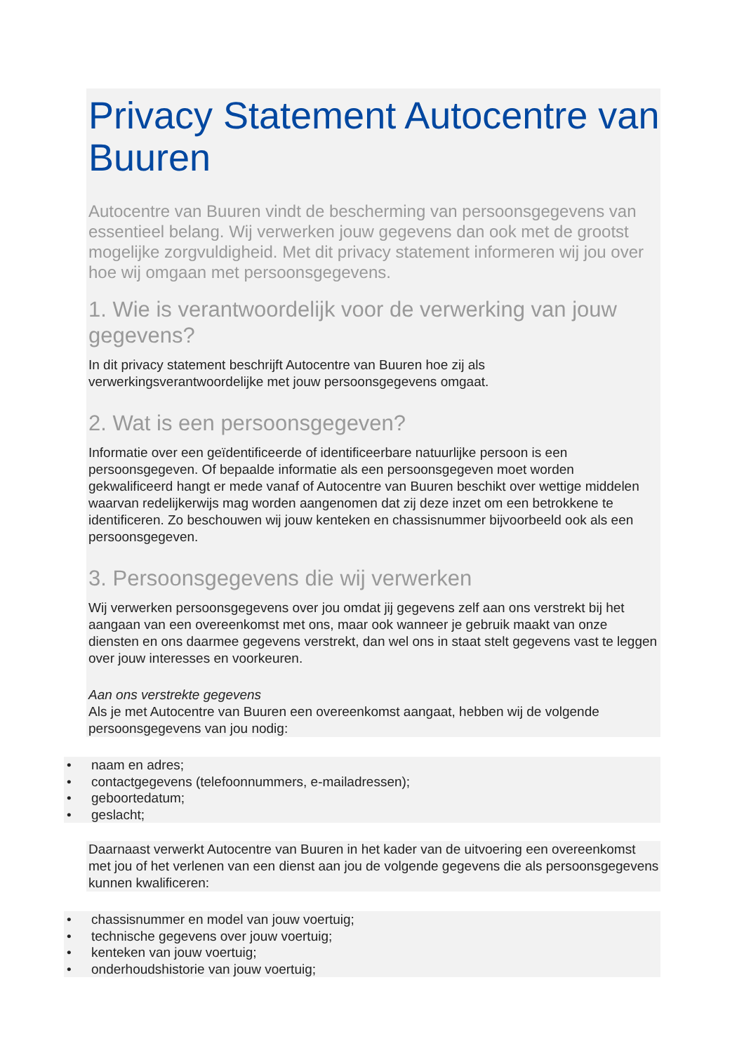Privacy Statement Autocentre van Buuren
Autocentre van Buuren vindt de bescherming van persoonsgegevens van essentieel belang. Wij verwerken jouw gegevens dan ook met de grootst mogelijke zorgvuldigheid. Met dit privacy statement informeren wij jou over hoe wij omgaan met persoonsgegevens.
1. Wie is verantwoordelijk voor de verwerking van jouw gegevens?
In dit privacy statement beschrijft Autocentre van Buuren hoe zij als verwerkingsverantwoordelijke met jouw persoonsgegevens omgaat.
2. Wat is een persoonsgegeven?
Informatie over een geïdentificeerde of identificeerbare natuurlijke persoon is een persoonsgegeven. Of bepaalde informatie als een persoonsgegeven moet worden gekwalificeerd hangt er mede vanaf of Autocentre van Buuren beschikt over wettige middelen waarvan redelijkerwijs mag worden aangenomen dat zij deze inzet om een betrokkene te identificeren. Zo beschouwen wij jouw kenteken en chassisnummer bijvoorbeeld ook als een persoonsgegeven.
3. Persoonsgegevens die wij verwerken
Wij verwerken persoonsgegevens over jou omdat jij gegevens zelf aan ons verstrekt bij het aangaan van een overeenkomst met ons, maar ook wanneer je gebruik maakt van onze diensten en ons daarmee gegevens verstrekt, dan wel ons in staat stelt gegevens vast te leggen over jouw interesses en voorkeuren.
Aan ons verstrekte gegevens
Als je met Autocentre van Buuren een overeenkomst aangaat, hebben wij de volgende persoonsgegevens van jou nodig:
• naam en adres;
• contactgegevens (telefoonnummers, e-mailadressen);
• geboortedatum;
• geslacht;
Daarnaast verwerkt Autocentre van Buuren in het kader van de uitvoering een overeenkomst met jou of het verlenen van een dienst aan jou de volgende gegevens die als persoonsgegevens kunnen kwalificeren:
• chassisnummer en model van jouw voertuig;
• technische gegevens over jouw voertuig;
• kenteken van jouw voertuig;
• onderhoudshistorie van jouw voertuig;